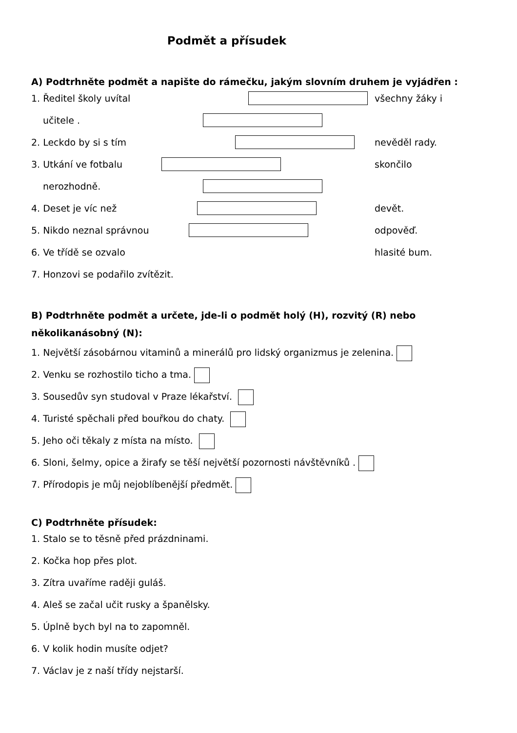Podmět a přísudek
A) Podtrhněte podmět a napište do rámečku, jakým slovním druhem je vyjádřen :
1. Ředitel školy uvítal všechny žáky i
učitele .
2. Leckdo by si s tím nevěděl rady.
3. Utkání ve fotbalu skončilo
nerozhodně.
4. Deset je víc než devět.
5. Nikdo neznal správnou odpověď.
6. Ve třídě se ozvalo hlasité bum.
7. Honzovi se podařilo zvítězit.
B) Podtrhněte podmět a určete, jde-li o podmět holý (H), rozvitý (R) nebo
několikanásobný (N):
1. Největší zásobárnou vitaminů a minerálů pro lidský organizmus je zelenina.
2. Venku se rozhostilo ticho a tma.
3. Sousedův syn studoval v Praze lékařství.
4. Turisté spěchali před bouřkou do chaty.
5. Jeho oči těkaly z místa na místo.
6. Sloni, šelmy, opice a žirafy se těší největší pozornosti návštěvníků .
7. Přírodopis je můj nejoblíbenější předmět.
C) Podtrhněte přísudek:
1. Stalo se to těsně před prázdninami.
2. Kočka hop přes plot.
3. Zítra uvaříme raději guláš.
4. Aleš se začal učit rusky a španělsky.
5. Úplně bych byl na to zapomněl.
6. V kolik hodin musíte odjet?
7. Václav je z naší třídy nejstarší.